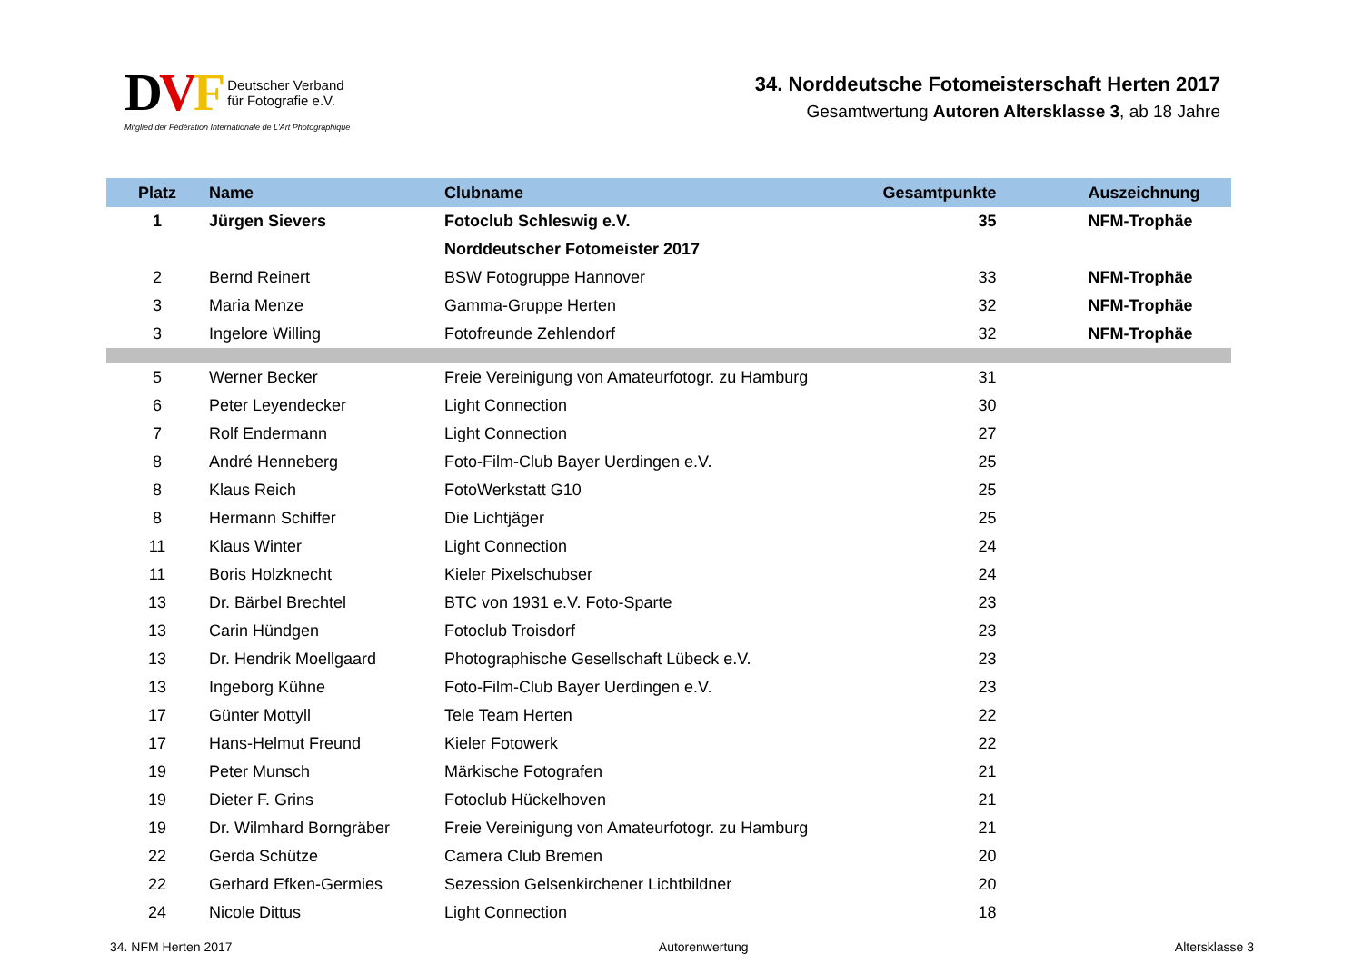DVF Deutscher Verband
für Fotografie e.V.
Mitglied der Fédération Internationale de L'Art Photographique
34. Norddeutsche Fotomeisterschaft Herten 2017
Gesamtwertung Autoren Altersklasse 3, ab 18 Jahre
| Platz | Name | Clubname | Gesamtpunkte | Auszeichnung |
| --- | --- | --- | --- | --- |
| 1 | Jürgen Sievers | Fotoclub Schleswig e.V. | 35 | NFM-Trophäe |
| | | Norddeutscher Fotomeister 2017 | | |
| 2 | Bernd Reinert | BSW Fotogruppe Hannover | 33 | NFM-Trophäe |
| 3 | Maria Menze | Gamma-Gruppe Herten | 32 | NFM-Trophäe |
| 3 | Ingelore Willing | Fotofreunde Zehlendorf | 32 | NFM-Trophäe |
| 5 | Werner Becker | Freie Vereinigung von Amateurfotogr. zu Hamburg | 31 | |
| 6 | Peter Leyendecker | Light Connection | 30 | |
| 7 | Rolf Endermann | Light Connection | 27 | |
| 8 | André Henneberg | Foto-Film-Club Bayer Uerdingen e.V. | 25 | |
| 8 | Klaus Reich | FotoWerkstatt G10 | 25 | |
| 8 | Hermann Schiffer | Die Lichtjäger | 25 | |
| 11 | Klaus Winter | Light Connection | 24 | |
| 11 | Boris Holzknecht | Kieler Pixelschubser | 24 | |
| 13 | Dr. Bärbel Brechtel | BTC von 1931 e.V. Foto-Sparte | 23 | |
| 13 | Carin Hündgen | Fotoclub Troisdorf | 23 | |
| 13 | Dr. Hendrik Moellgaard | Photographische Gesellschaft Lübeck e.V. | 23 | |
| 13 | Ingeborg Kühne | Foto-Film-Club Bayer Uerdingen e.V. | 23 | |
| 17 | Günter Mottyll | Tele Team Herten | 22 | |
| 17 | Hans-Helmut Freund | Kieler Fotowerk | 22 | |
| 19 | Peter Munsch | Märkische Fotografen | 21 | |
| 19 | Dieter F. Grins | Fotoclub Hückelhoven | 21 | |
| 19 | Dr. Wilmhard Borngräber | Freie Vereinigung von Amateurfotogr. zu Hamburg | 21 | |
| 22 | Gerda Schütze | Camera Club Bremen | 20 | |
| 22 | Gerhard Efken-Germies | Sezession Gelsenkirchener Lichtbildner | 20 | |
| 24 | Nicole Dittus | Light Connection | 18 | |
34. NFM Herten 2017 Autorenwertung Altersklasse 3